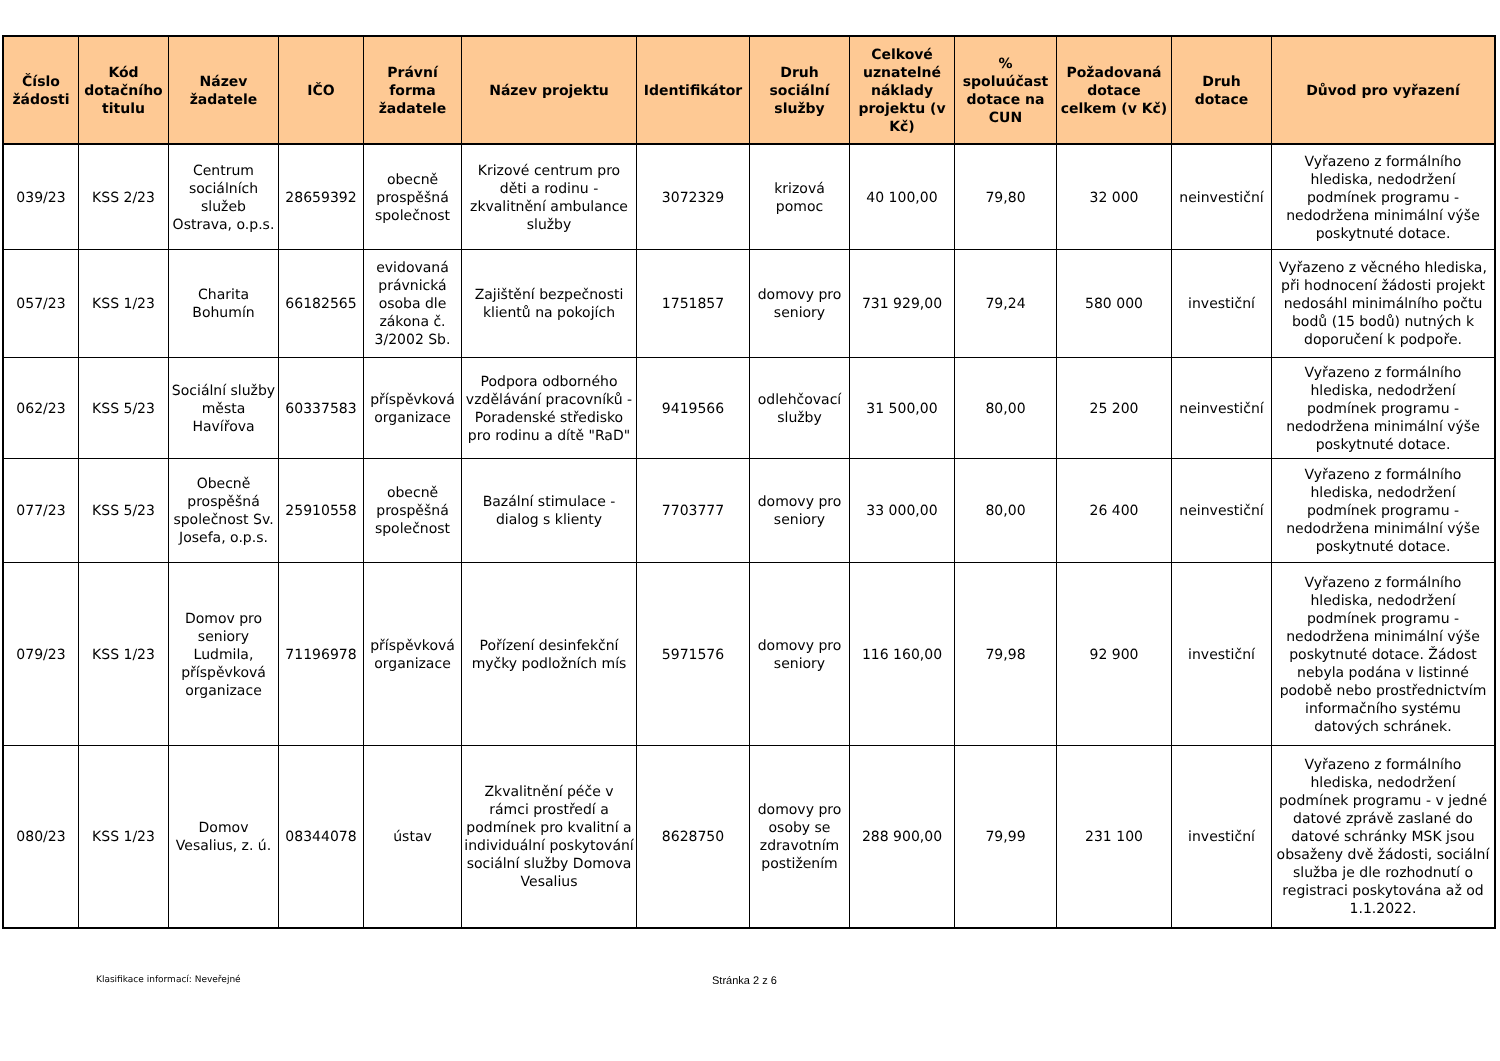| Číslo žádosti | Kód dotačního titulu | Název žadatele | IČO | Právní forma žadatele | Název projektu | Identifikátor | Druh sociální služby | Celkové uznatelné náklady projektu (v Kč) | % spoluúčast dotace na CUN | Požadovaná dotace celkem (v Kč) | Druh dotace | Důvod pro vyřazení |
| --- | --- | --- | --- | --- | --- | --- | --- | --- | --- | --- | --- | --- |
| 039/23 | KSS 2/23 | Centrum sociálních služeb Ostrava, o.p.s. | 28659392 | obecně prospěšná společnost | Krizové centrum pro děti a rodinu - zkvalitnění ambulance služby | 3072329 | krizová pomoc | 40 100,00 | 79,80 | 32 000 | neinvestiční | Vyřazeno z formálního hlediska, nedodržení podmínek programu - nedodržena minimální výše poskytnuté dotace. |
| 057/23 | KSS 1/23 | Charita Bohumín | 66182565 | evidovaná právnická osoba dle zákona č. 3/2002 Sb. | Zajištění bezpečnosti klientů na pokojích | 1751857 | domovy pro seniory | 731 929,00 | 79,24 | 580 000 | investiční | Vyřazeno z věcného hlediska, při hodnocení žádosti projekt nedosáhl minimálního počtu bodů (15 bodů) nutných k doporučení k podpoře. |
| 062/23 | KSS 5/23 | Sociální služby města Havířova | 60337583 | příspěvková organizace | Podpora odborného vzdělávání pracovníků - Poradenské středisko pro rodinu a dítě "RaD" | 9419566 | odlehčovací služby | 31 500,00 | 80,00 | 25 200 | neinvestiční | Vyřazeno z formálního hlediska, nedodržení podmínek programu - nedodržena minimální výše poskytnuté dotace. |
| 077/23 | KSS 5/23 | Obecně prospěšná společnost Sv. Josefa, o.p.s. | 25910558 | obecně prospěšná společnost | Bazální stimulace - dialog s klienty | 7703777 | domovy pro seniory | 33 000,00 | 80,00 | 26 400 | neinvestiční | Vyřazeno z formálního hlediska, nedodržení podmínek programu - nedodržena minimální výše poskytnuté dotace. |
| 079/23 | KSS 1/23 | Domov pro seniory Ludmila, příspěvková organizace | 71196978 | příspěvková organizace | Pořízení desinfekční myčky podložních mís | 5971576 | domovy pro seniory | 116 160,00 | 79,98 | 92 900 | investiční | Vyřazeno z formálního hlediska, nedodržení podmínek programu - nedodržena minimální výše poskytnuté dotace. Žádost nebyla podána v listinné podobě nebo prostřednictvím informačního systému datových schránek. |
| 080/23 | KSS 1/23 | Domov Vesalius, z. ú. | 08344078 | ústav | Zkvalitnění péče v rámci prostředí a podmínek pro kvalitní a individuální poskytování sociální služby Domova Vesalius | 8628750 | domovy pro osoby se zdravotním postižením | 288 900,00 | 79,99 | 231 100 | investiční | Vyřazeno z formálního hlediska, nedodržení podmínek programu - v jedné datové zprávě zaslané do datové schránky MSK jsou obsaženy dvě žádosti, sociální služba je dle rozhodnutí o registraci poskytována až od 1.1.2022. |
Klasifikace informací: Neveřejné Stránka 2 z 6